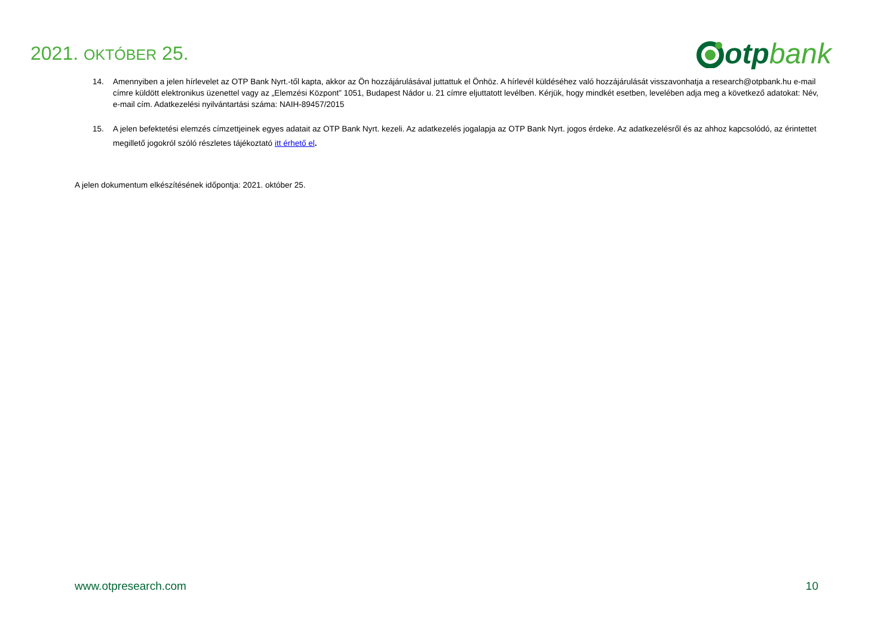2021. OKTÓBER 25.
otp bank
14. Amennyiben a jelen hírlevelet az OTP Bank Nyrt.-től kapta, akkor az Ön hozzájárulásával juttattuk el Önhöz. A hírlevél küldéséhez való hozzájárulását visszavonhatja a research@otpbank.hu e-mail címre küldött elektronikus üzenettel vagy az „Elemzési Központ” 1051, Budapest Nádor u. 21 címre eljuttatott levélben. Kérjük, hogy mindkét esetben, levelében adja meg a következő adatokat: Név, e-mail cím. Adatkezelési nyilvántartási száma: NAIH-89457/2015
15. A jelen befektetési elemzés címzettjeinek egyes adatait az OTP Bank Nyrt. kezeli. Az adatkezelés jogalapja az OTP Bank Nyrt. jogos érdeke. Az adatkezelésről és az ahhoz kapcsolódó, az érintettet megillető jogokról szóló részletes tájékoztató itt érhető el.
A jelen dokumentum elkészítésének időpontja: 2021. október 25.
www.otpresearch.com 10